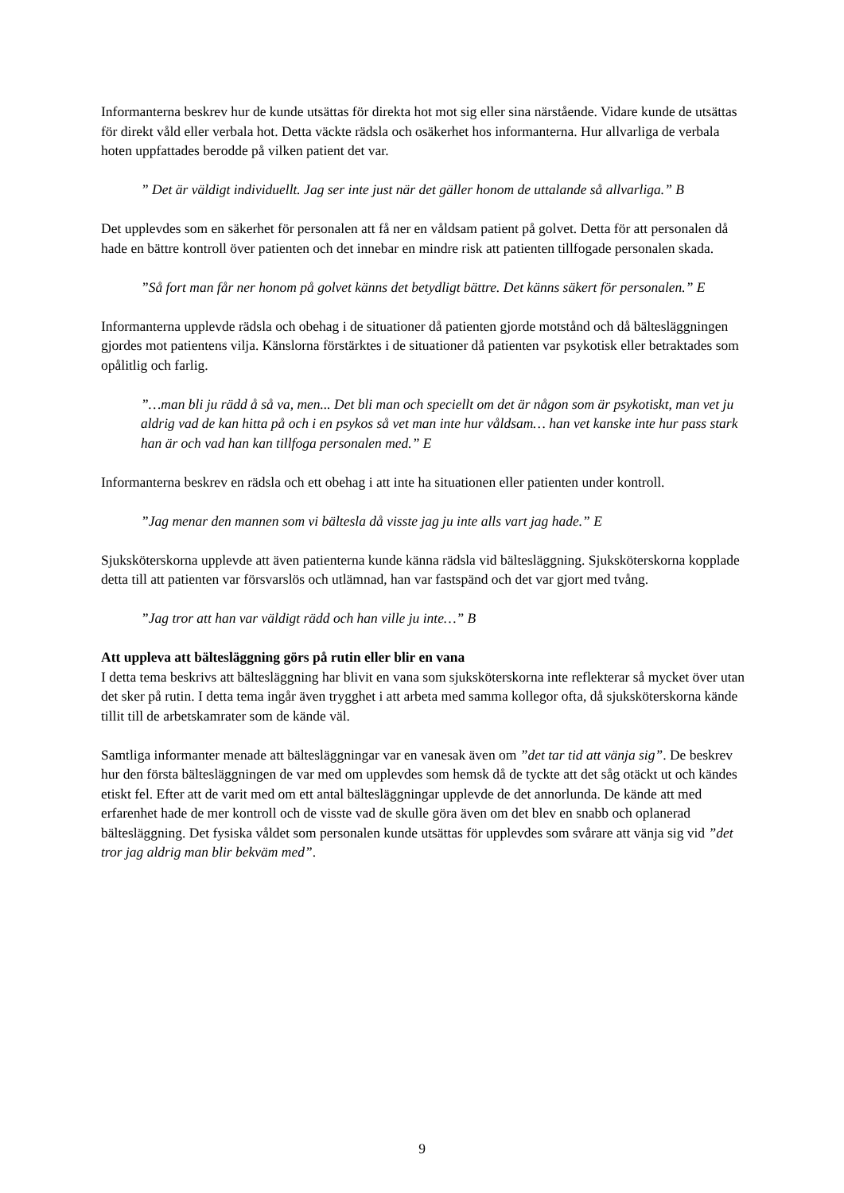Informanterna beskrev hur de kunde utsättas för direkta hot mot sig eller sina närstående. Vidare kunde de utsättas för direkt våld eller verbala hot. Detta väckte rädsla och osäkerhet hos informanterna. Hur allvarliga de verbala hoten uppfattades berodde på vilken patient det var.
” Det är väldigt individuellt. Jag ser inte just när det gäller honom de uttalande så allvarliga.” B
Det upplevdes som en säkerhet för personalen att få ner en våldsam patient på golvet. Detta för att personalen då hade en bättre kontroll över patienten och det innebar en mindre risk att patienten tillfogade personalen skada.
”Så fort man får ner honom på golvet känns det betydligt bättre. Det känns säkert för personalen.” E
Informanterna upplevde rädsla och obehag i de situationer då patienten gjorde motstånd och då bältesläggningen gjordes mot patientens vilja. Känslorna förstärktes i de situationer då patienten var psykotisk eller betraktades som opålitlig och farlig.
”…man bli ju rädd å så va, men... Det bli man och speciellt om det är någon som är psykotiskt, man vet ju aldrig vad de kan hitta på och i en psykos så vet man inte hur våldsam… han vet kanske inte hur pass stark han är och vad han kan tillfoga personalen med.” E
Informanterna beskrev en rädsla och ett obehag i att inte ha situationen eller patienten under kontroll.
”Jag menar den mannen som vi bältesla då visste jag ju inte alls vart jag hade.” E
Sjuksköterskorna upplevde att även patienterna kunde känna rädsla vid bältesläggning. Sjuksköterskorna kopplade detta till att patienten var försvarslös och utlämnad, han var fastspänd och det var gjort med tvång.
”Jag tror att han var väldigt rädd och han ville ju inte…” B
Att uppleva att bältesläggning görs på rutin eller blir en vana
I detta tema beskrivs att bältesläggning har blivit en vana som sjuksköterskorna inte reflekterar så mycket över utan det sker på rutin. I detta tema ingår även trygghet i att arbeta med samma kollegor ofta, då sjuksköterskorna kände tillit till de arbetskamrater som de kände väl.
Samtliga informanter menade att bältesläggningar var en vanesak även om ”det tar tid att vänja sig”. De beskrev hur den första bältesläggningen de var med om upplevdes som hemsk då de tyckte att det såg otäckt ut och kändes etiskt fel. Efter att de varit med om ett antal bältesläggningar upplevde de det annorlunda. De kände att med erfarenhet hade de mer kontroll och de visste vad de skulle göra även om det blev en snabb och oplanerad bältesläggning. Det fysiska våldet som personalen kunde utsättas för upplevdes som svårare att vänja sig vid ”det tror jag aldrig man blir bekväm med”.
9